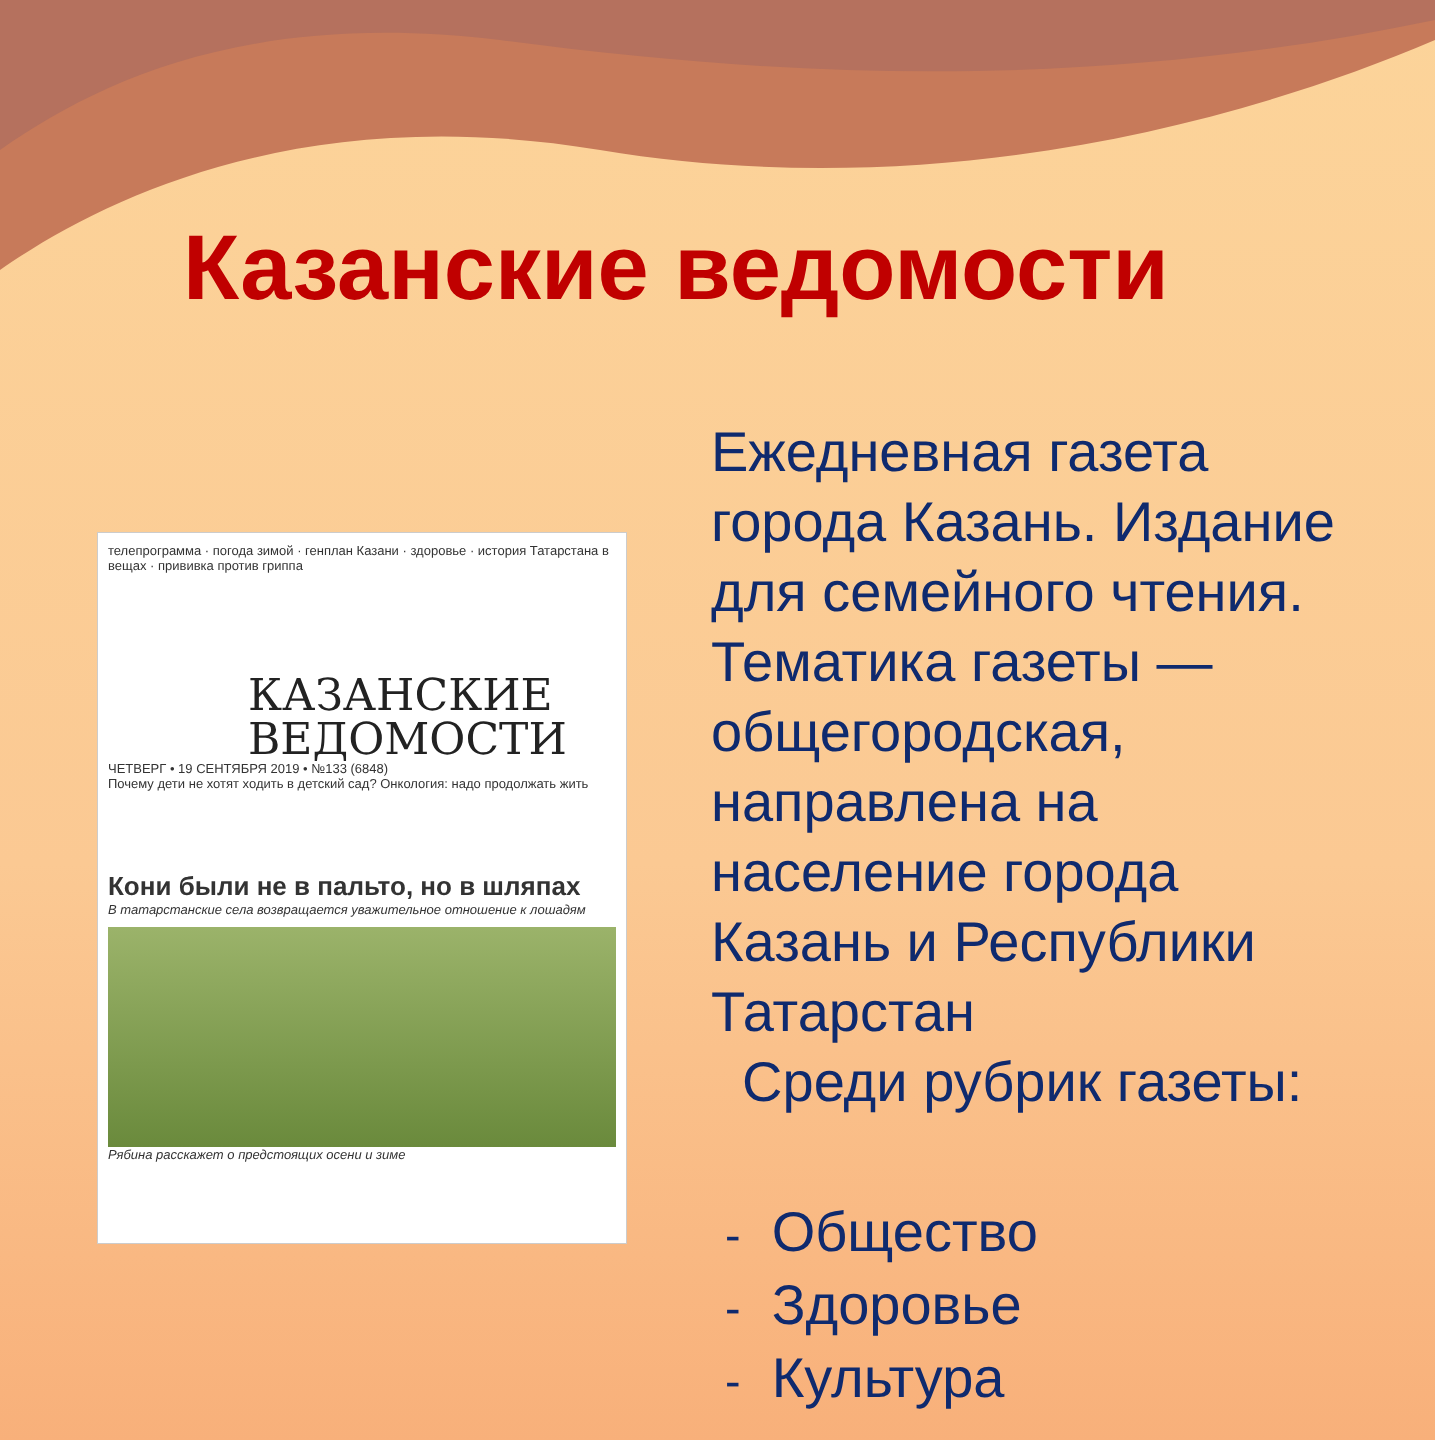Казанские ведомости
телепрограмма · погода зимой · генплан Казани · здоровье · история Татарстана в вещах · прививка против гриппа
КАЗАНСКИЕ
ВЕДОМОСТИ
ЧЕТВЕРГ • 19 СЕНТЯБРЯ 2019 • №133 (6848)
Почему дети не хотят ходить в детский сад? Онкология: надо продолжать жить
Кони были не в пальто, но в шляпах
В татарстанские села возвращается уважительное отношение к лошадям
Рябина расскажет о предстоящих осени и зиме
Ежедневная газета города Казань. Издание для семейного чтения. Тематика газеты — общегородская, направлена на население города Казань и Республики Татарстан
Среди рубрик газеты:
- Общество
- Здоровье
- Культура